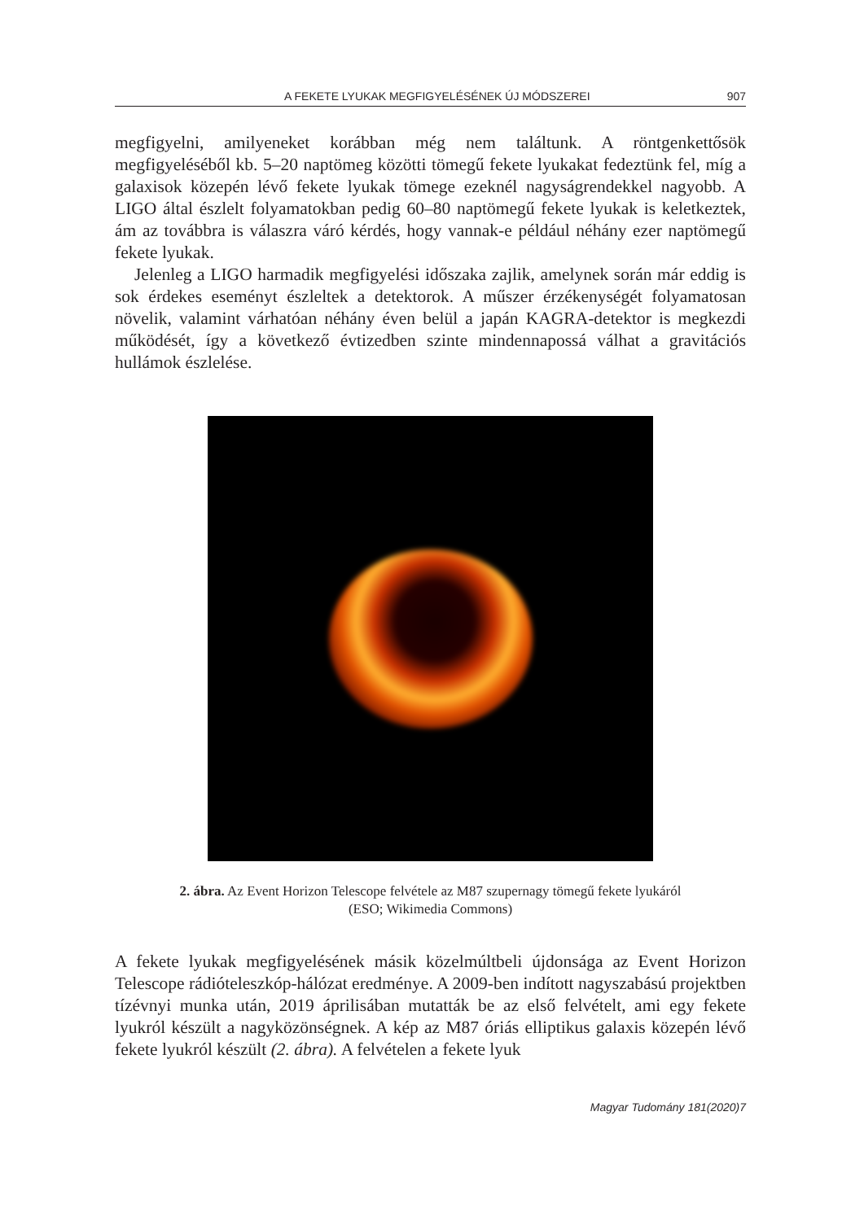A FEKETE LYUKAK MEGFIGYELÉSÉNEK ÚJ MÓDSZEREI 907
megfigyelni, amilyeneket korábban még nem találtunk. A röntgenkettősök megfigyeléséből kb. 5–20 naptömeg közötti tömegű fekete lyukakat fedeztünk fel, míg a galaxisok közepén lévő fekete lyukak tömege ezeknél nagyságrendekkel nagyobb. A LIGO által észlelt folyamatokban pedig 60–80 naptömegű fekete lyukak is keletkeztek, ám az továbbra is válaszra váró kérdés, hogy vannak-e például néhány ezer naptömegű fekete lyukak.
Jelenleg a LIGO harmadik megfigyelési időszaka zajlik, amelynek során már eddig is sok érdekes eseményt észleltek a detektorok. A műszer érzékenységét folyamatosan növelik, valamint várhatóan néhány éven belül a japán KAGRA-detektor is megkezdi működését, így a következő évtizedben szinte mindennapossá válhat a gravitációs hullámok észlelése.
2. ábra. Az Event Horizon Telescope felvétele az M87 szupernagy tömegű fekete lyukáról
(ESO; Wikimedia Commons)
A fekete lyukak megfigyelésének másik közelmúltbeli újdonsága az Event Horizon Telescope rádióteleszkóp-hálózat eredménye. A 2009-ben indított nagyszabású projektben tízévnyi munka után, 2019 áprilisában mutatták be az első felvételt, ami egy fekete lyukról készült a nagyközönségnek. A kép az M87 óriás elliptikus galaxis közepén lévő fekete lyukról készült (2. ábra). A felvételen a fekete lyuk
Magyar Tudomány 181(2020)7